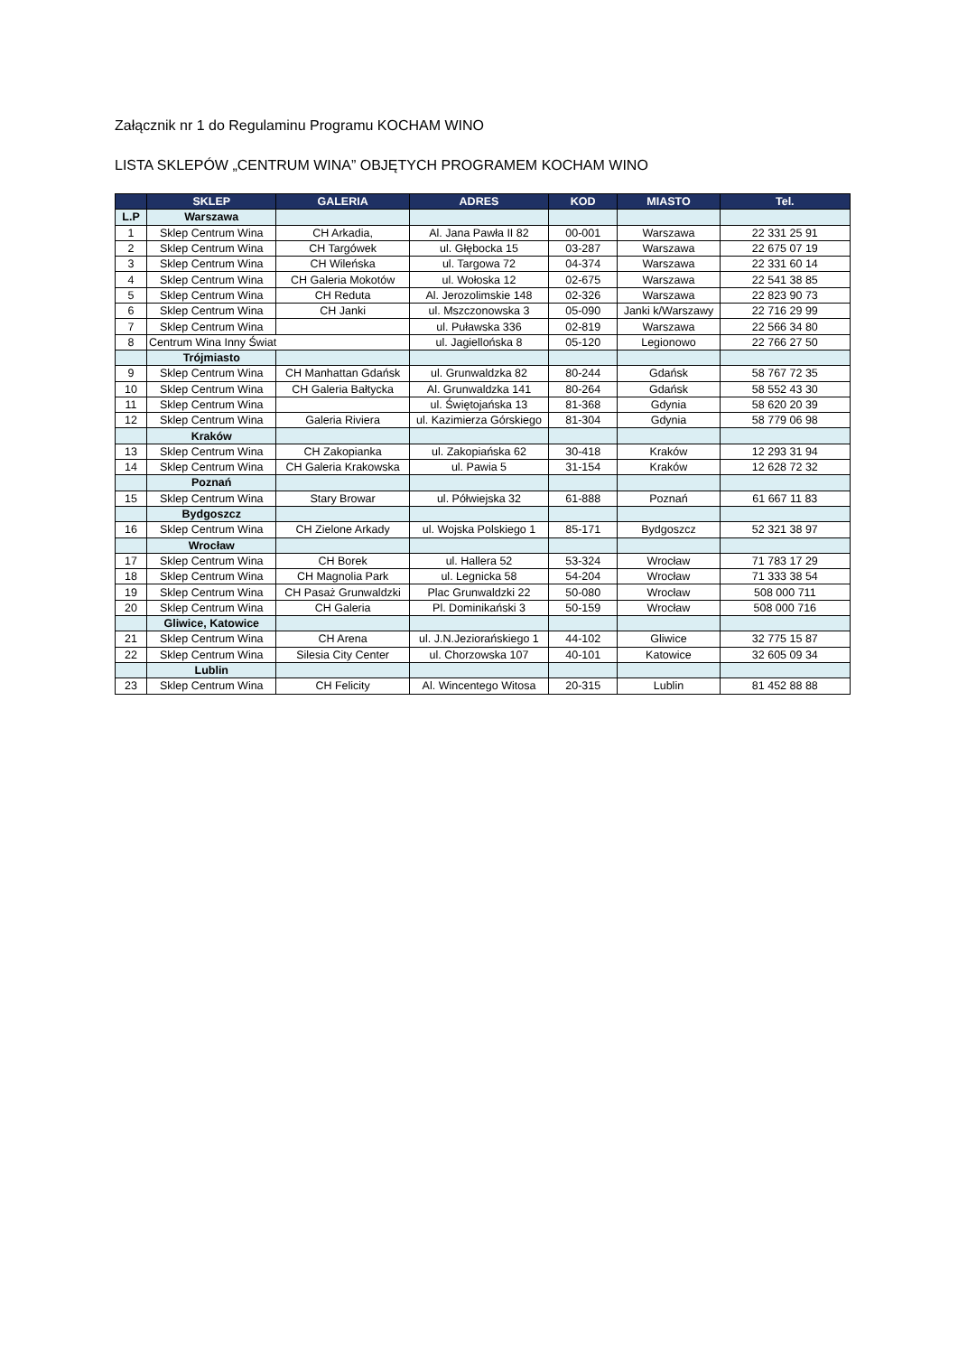Załącznik nr 1 do Regulaminu Programu KOCHAM WINO
LISTA SKLEPÓW „CENTRUM WINA” OBJĘTYCH PROGRAMEM KOCHAM WINO
| | SKLEP | GALERIA | ADRES | KOD | MIASTO | Tel. |
| --- | --- | --- | --- | --- | --- | --- |
| L.P | Warszawa | | | | | |
| 1 | Sklep Centrum Wina | CH Arkadia, | Al. Jana Pawła II 82 | 00-001 | Warszawa | 22 331 25 91 |
| 2 | Sklep Centrum Wina | CH Targówek | ul. Głębocka 15 | 03-287 | Warszawa | 22 675 07 19 |
| 3 | Sklep Centrum Wina | CH Wileńska | ul. Targowa 72 | 04-374 | Warszawa | 22 331 60 14 |
| 4 | Sklep Centrum Wina | CH Galeria Mokotów | ul. Wołoska 12 | 02-675 | Warszawa | 22 541 38 85 |
| 5 | Sklep Centrum Wina | CH Reduta | Al. Jerozolimskie 148 | 02-326 | Warszawa | 22 823 90 73 |
| 6 | Sklep Centrum Wina | CH Janki | ul. Mszczonowska 3 | 05-090 | Janki k/Warszawy | 22 716 29 99 |
| 7 | Sklep Centrum Wina | | ul. Puławska 336 | 02-819 | Warszawa | 22 566 34 80 |
| 8 | Centrum Wina Inny Świat | | ul. Jagiellońska 8 | 05-120 | Legionowo | 22 766 27 50 |
| | Trójmiasto | | | | | |
| 9 | Sklep Centrum Wina | CH Manhattan Gdańsk | ul. Grunwaldzka 82 | 80-244 | Gdańsk | 58 767 72 35 |
| 10 | Sklep Centrum Wina | CH Galeria Bałtycka | Al. Grunwaldzka 141 | 80-264 | Gdańsk | 58 552 43 30 |
| 11 | Sklep Centrum Wina | | ul. Świętojańska 13 | 81-368 | Gdynia | 58 620 20 39 |
| 12 | Sklep Centrum Wina | Galeria Riviera | ul. Kazimierza Górskiego | 81-304 | Gdynia | 58 779 06 98 |
| | Kraków | | | | | |
| 13 | Sklep Centrum Wina | CH Zakopianka | ul. Zakopiańska 62 | 30-418 | Kraków | 12 293 31 94 |
| 14 | Sklep Centrum Wina | CH Galeria Krakowska | ul. Pawia 5 | 31-154 | Kraków | 12 628 72 32 |
| | Poznań | | | | | |
| 15 | Sklep Centrum Wina | Stary Browar | ul. Półwiejska 32 | 61-888 | Poznań | 61 667 11 83 |
| | Bydgoszcz | | | | | |
| 16 | Sklep Centrum Wina | CH Zielone Arkady | ul. Wojska Polskiego 1 | 85-171 | Bydgoszcz | 52 321 38 97 |
| | Wrocław | | | | | |
| 17 | Sklep Centrum Wina | CH Borek | ul. Hallera 52 | 53-324 | Wrocław | 71 783 17 29 |
| 18 | Sklep Centrum Wina | CH Magnolia Park | ul. Legnicka 58 | 54-204 | Wrocław | 71 333 38 54 |
| 19 | Sklep Centrum Wina | CH Pasaż Grunwaldzki | Plac Grunwaldzki 22 | 50-080 | Wrocław | 508 000 711 |
| 20 | Sklep Centrum Wina | CH Galeria | Pl. Dominikański 3 | 50-159 | Wrocław | 508 000 716 |
| | Gliwice, Katowice | | | | | |
| 21 | Sklep Centrum Wina | CH Arena | ul. J.N.Jeziorańskiego 1 | 44-102 | Gliwice | 32 775 15 87 |
| 22 | Sklep Centrum Wina | Silesia City Center | ul. Chorzowska 107 | 40-101 | Katowice | 32 605 09 34 |
| | Lublin | | | | | |
| 23 | Sklep Centrum Wina | CH Felicity | Al. Wincentego Witosa | 20-315 | Lublin | 81 452 88 88 |